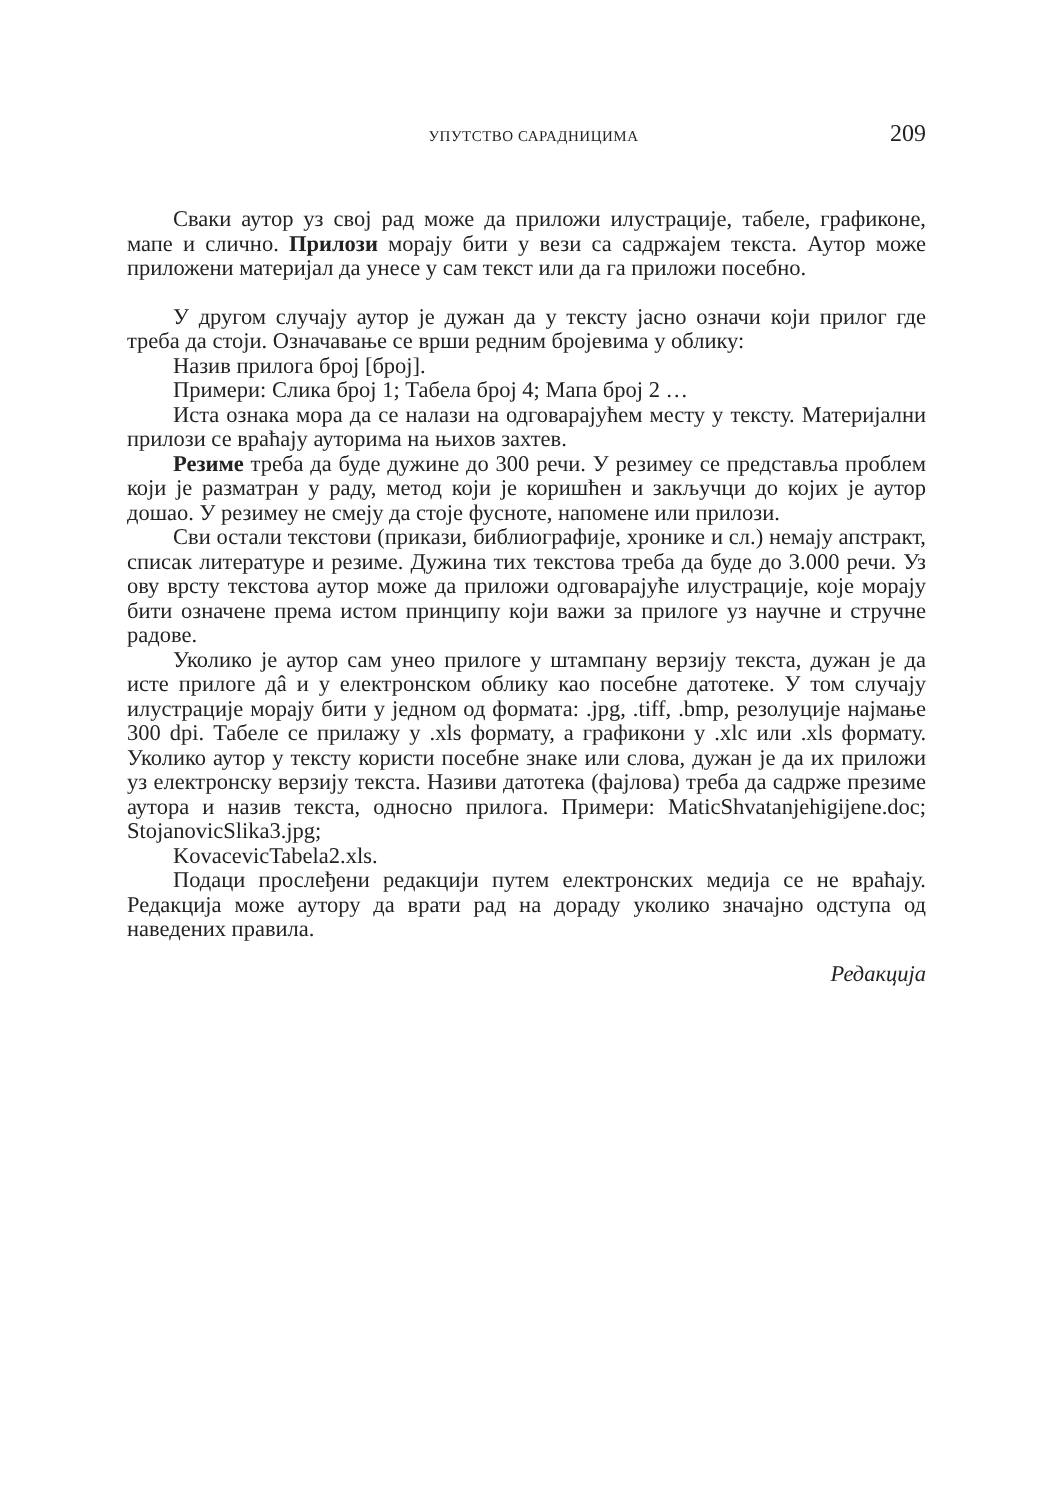УПУТСТВО САРАДНИЦИМА 209
Сваки аутор уз свој рад може да приложи илустрације, табеле, графиконе, мапе и слично. Прилози морају бити у вези са садржајем текста. Аутор може приложени материјал да унесе у сам текст или да га приложи посебно.
У другом случају аутор је дужан да у тексту јасно означи који прилог где треба да стоји. Означавање се врши редним бројевима у облику:
Назив прилога број [број].
Примери: Слика број 1; Табела број 4; Мапа број 2 …
Иста ознака мора да се налази на одговарајућем месту у тексту. Материјални прилози се враћају ауторима на њихов захтев.
Резиме треба да буде дужине до 300 речи. У резимеу се представља проблем који је разматран у раду, метод који је коришћен и закључци до којих је аутор дошао. У резимеу не смеју да стоје фусноте, напомене или прилози.
Сви остали текстови (прикази, библиографије, хронике и сл.) немају апстракт, списак литературе и резиме. Дужина тих текстова треба да буде до 3.000 речи. Уз ову врсту текстова аутор може да приложи одговарајуће илустрације, које морају бити означене према истом принципу који важи за прилоге уз научне и стручне радове.
Уколико је аутор сам унео прилоге у штампану верзију текста, дужан је да исте прилоге дâ и у електронском облику као посебне датотеке. У том случају илустрације морају бити у једном од формата: .jpg, .tiff, .bmp, резолуције најмање 300 dpi. Табеле се прилажу у .xls формату, а графикони у .xlc или .xls формату. Уколико аутор у тексту користи посебне знаке или слова, дужан је да их приложи уз електронску верзију текста. Називи датотека (фајлова) треба да садрже презиме аутора и назив текста, односно прилога. Примери: MaticShvatanjehigijene.doc; StojanovicSlika3.jpg;
KovacevicTabela2.xls.
Подаци прослеђени редакцији путем електронских медија се не враћају. Редакција може аутору да врати рад на дораду уколико значајно одступа од наведених правила.
Редакција